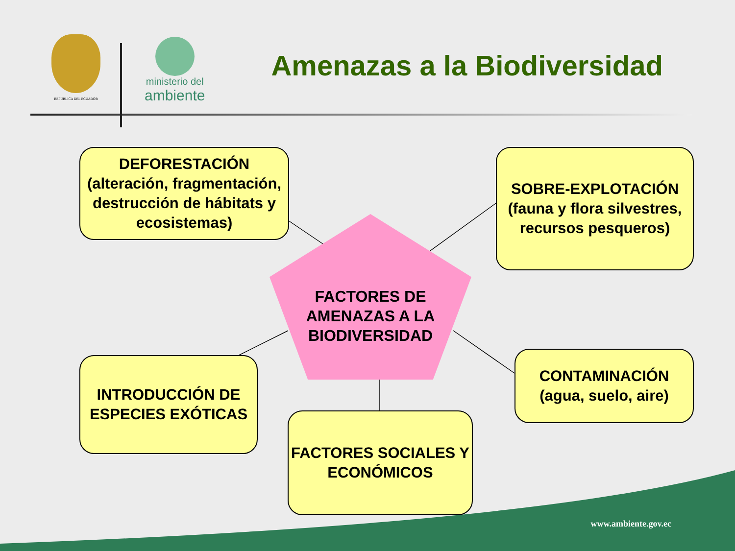REPÚBLICA DEL ECUADOR
ministerio del
ambiente
Amenazas a la Biodiversidad
DEFORESTACIÓN (alteración, fragmentación, destrucción de hábitats y ecosistemas)
SOBRE-EXPLOTACIÓN (fauna y flora silvestres, recursos pesqueros)
FACTORES DE AMENAZAS A LA BIODIVERSIDAD
INTRODUCCIÓN DE ESPECIES EXÓTICAS
CONTAMINACIÓN (agua, suelo, aire)
FACTORES SOCIALES Y ECONÓMICOS
www.ambiente.gov.ec